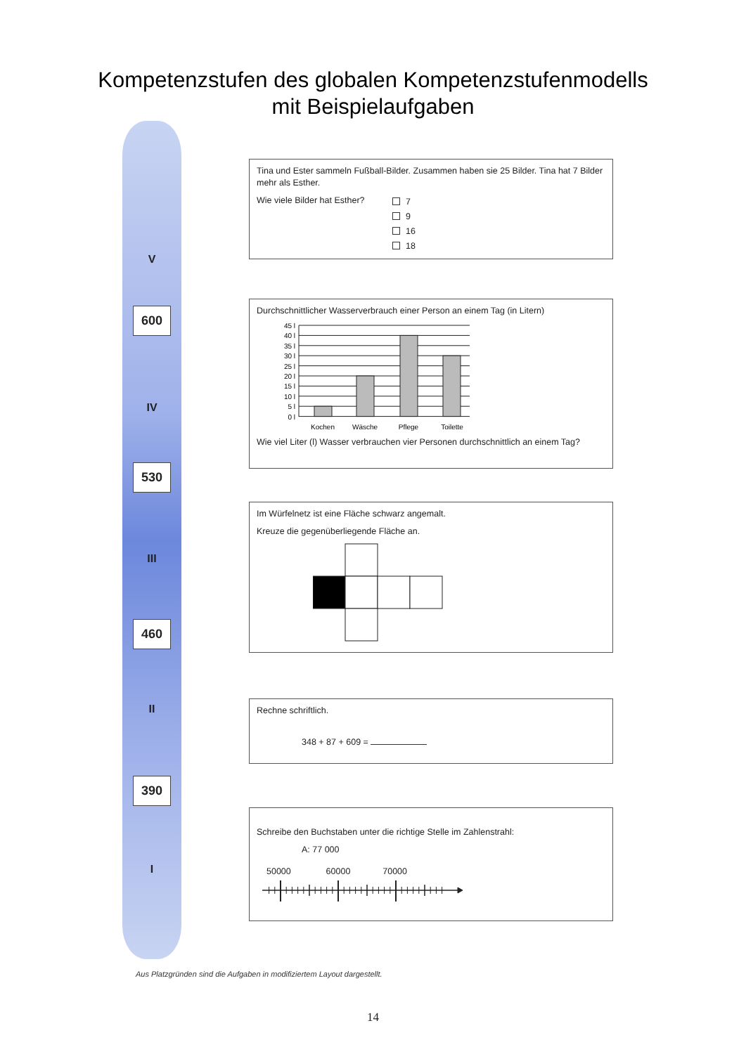Kompetenzstufen des globalen Kompetenzstufenmodells
mit Beispielaufgaben
V
600
IV
530
III
460
II
390
I
Tina und Ester sammeln Fußball-Bilder. Zusammen haben sie 25 Bilder. Tina hat 7 Bilder mehr als Esther.
Wie viele Bilder hat Esther?
7
9
16
18
Durchschnittlicher Wasserverbrauch einer Person an einem Tag (in Litern)
45 l
40 l
35 l
30 l
25 l
20 l
15 l
10 l
5 l
0 l
Kochen
Wäsche
Pflege
Toilette
Wie viel Liter (l) Wasser verbrauchen vier Personen durchschnittlich an einem Tag?
Im Würfelnetz ist eine Fläche schwarz angemalt.
Kreuze die gegenüberliegende Fläche an.
Rechne schriftlich.
348 + 87 + 609 =
Schreibe den Buchstaben unter die richtige Stelle im Zahlenstrahl:
A: 77 000
50000 60000 70000
Aus Platzgründen sind die Aufgaben in modifiziertem Layout dargestellt.
14